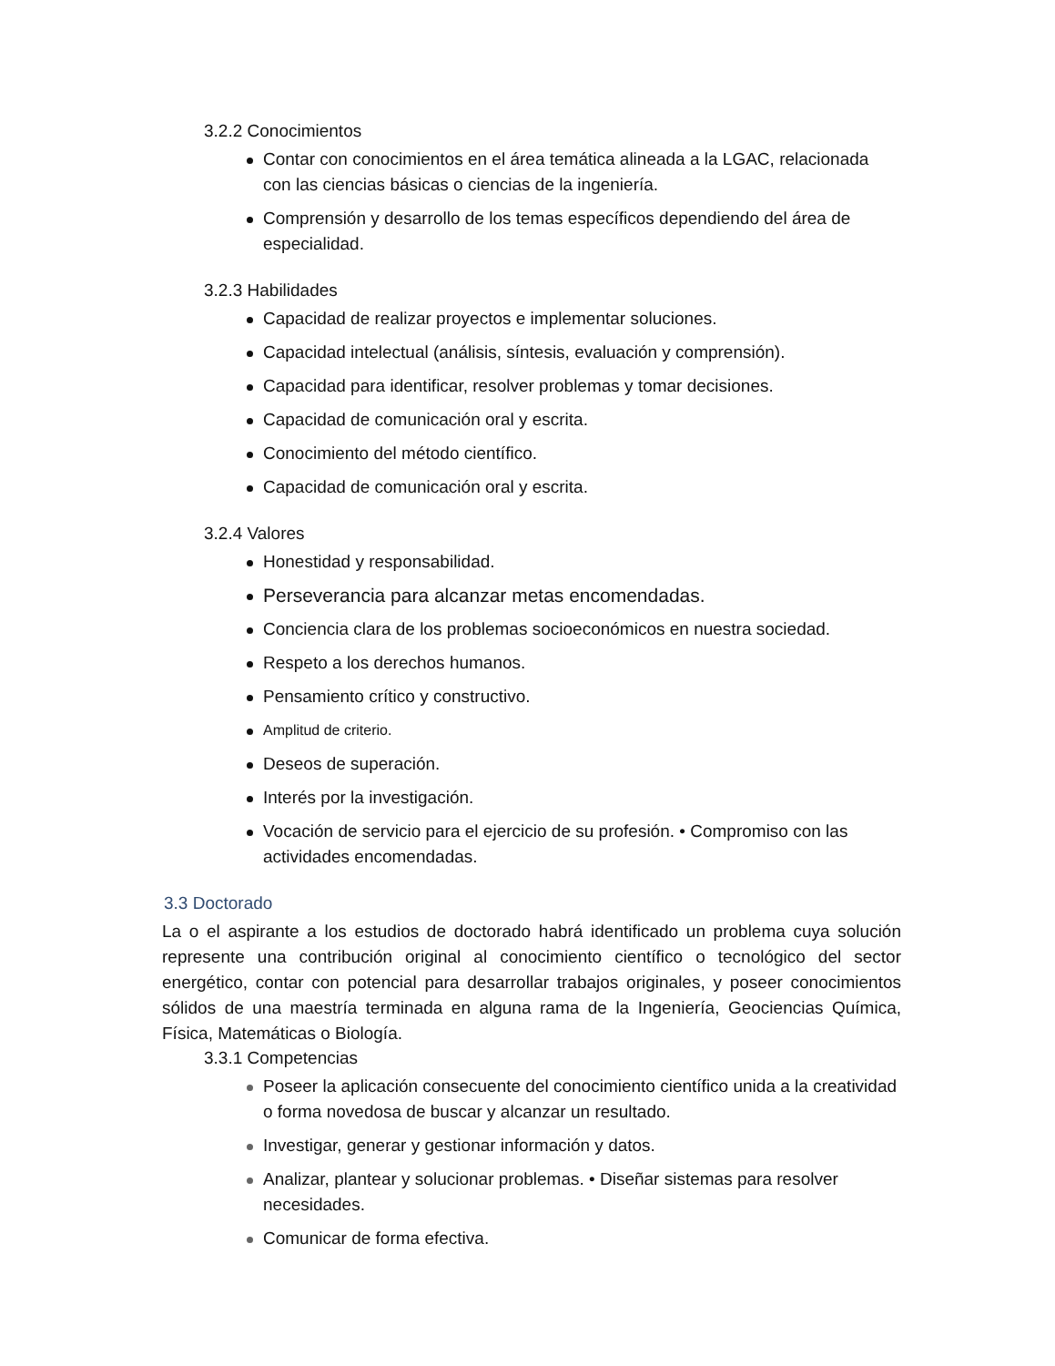3.2.2 Conocimientos
Contar con conocimientos en el área temática alineada a la LGAC, relacionada con las ciencias básicas o ciencias de la ingeniería.
Comprensión y desarrollo de los temas específicos dependiendo del área de especialidad.
3.2.3 Habilidades
Capacidad de realizar proyectos e implementar soluciones.
Capacidad intelectual (análisis, síntesis, evaluación y comprensión).
Capacidad para identificar, resolver problemas y tomar decisiones.
Capacidad de comunicación oral y escrita.
Conocimiento del método científico.
Capacidad de comunicación oral y escrita.
3.2.4 Valores
Honestidad y responsabilidad.
Perseverancia para alcanzar metas encomendadas.
Conciencia clara de los problemas socioeconómicos en nuestra sociedad.
Respeto a los derechos humanos.
Pensamiento crítico y constructivo.
Amplitud de criterio.
Deseos de superación.
Interés por la investigación.
Vocación de servicio para el ejercicio de su profesión. • Compromiso con las actividades encomendadas.
3.3 Doctorado
La o el aspirante a los estudios de doctorado habrá identificado un problema cuya solución represente una contribución original al conocimiento científico o tecnológico del sector energético, contar con potencial para desarrollar trabajos originales, y poseer conocimientos sólidos de una maestría terminada en alguna rama de la Ingeniería, Geociencias Química, Física, Matemáticas o Biología.
3.3.1 Competencias
Poseer la aplicación consecuente del conocimiento científico unida a la creatividad o forma novedosa de buscar y alcanzar un resultado.
Investigar, generar y gestionar información y datos.
Analizar, plantear y solucionar problemas. • Diseñar sistemas para resolver necesidades.
Comunicar de forma efectiva.